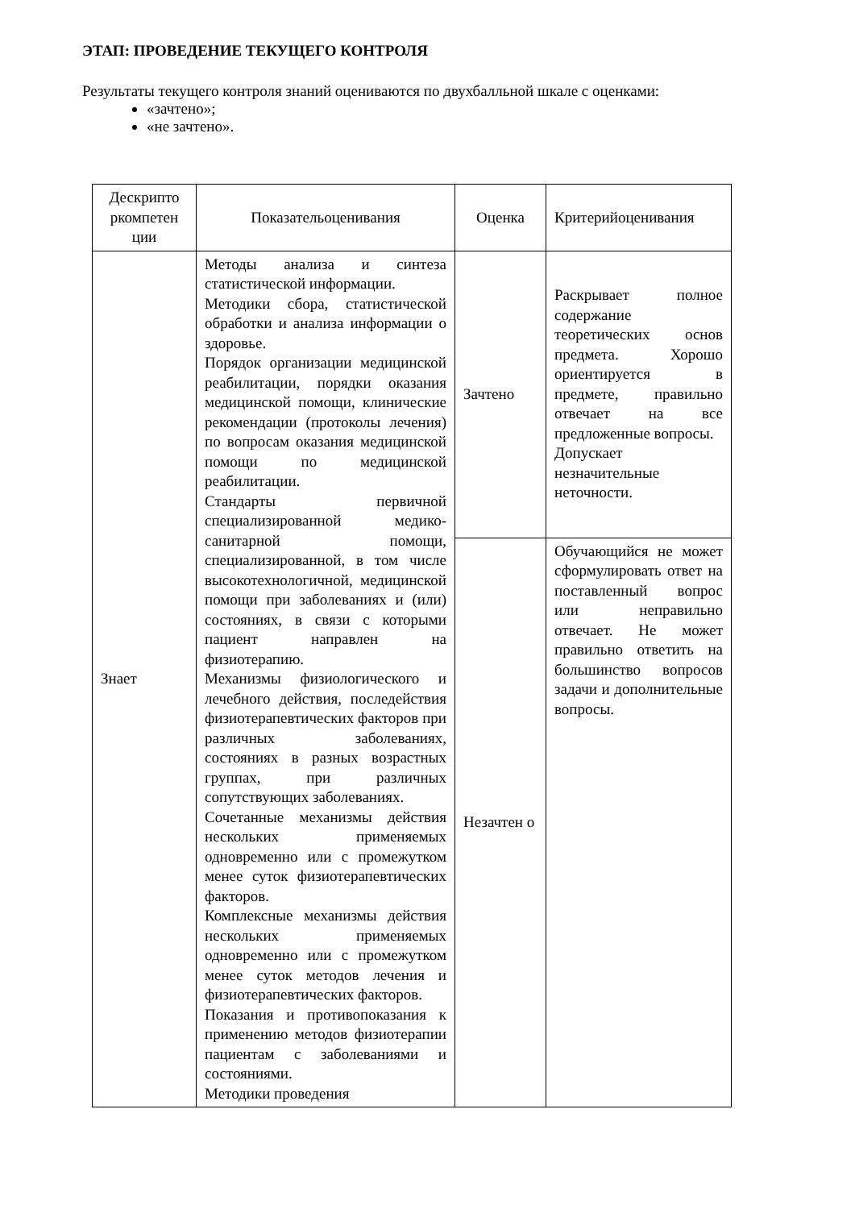ЭТАП: ПРОВЕДЕНИЕ ТЕКУЩЕГО КОНТРОЛЯ
Результаты текущего контроля знаний оцениваются по двухбалльной шкале с оценками:
«зачтено»;
«не зачтено».
| Дескрипто ркомпетен ции | Показательоценивания | Оценка | Критерийоценивания |
| Знает | Методы анализа и синтеза статистической информации. Методики сбора, статистической обработки и анализа информации о здоровье. Порядок организации медицинской реабилитации, порядки оказания медицинской помощи, клинические рекомендации (протоколы лечения) по вопросам оказания медицинской помощи по медицинской реабилитации. Стандарты первичной специализированной медико-санитарной помощи, специализированной, в том числе высокотехнологичной, медицинской помощи при заболеваниях и (или) состояниях, в связи с которыми пациент направлен на физиотерапию. Механизмы физиологического и лечебного действия, последействия физиотерапевтических факторов при различных заболеваниях, состояниях в разных возрастных группах, при различных сопутствующих заболеваниях. Сочетанные механизмы действия нескольких применяемых одновременно или с промежутком менее суток физиотерапевтических факторов. Комплексные механизмы действия нескольких применяемых одновременно или с промежутком менее суток методов лечения и физиотерапевтических факторов. Показания и противопоказания к применению методов физиотерапии пациентам с заболеваниями и состояниями. Методики проведения | Зачтено | Раскрывает полное содержание теоретических основ предмета. Хорошо ориентируется в предмете, правильно отвечает на все предложенные вопросы. Допускает незначительные неточности. |
| | | Незачтен о | Обучающийся не может сформулировать ответ на поставленный вопрос или неправильно отвечает. Не может правильно ответить на большинство вопросов задачи и дополнительные вопросы. |